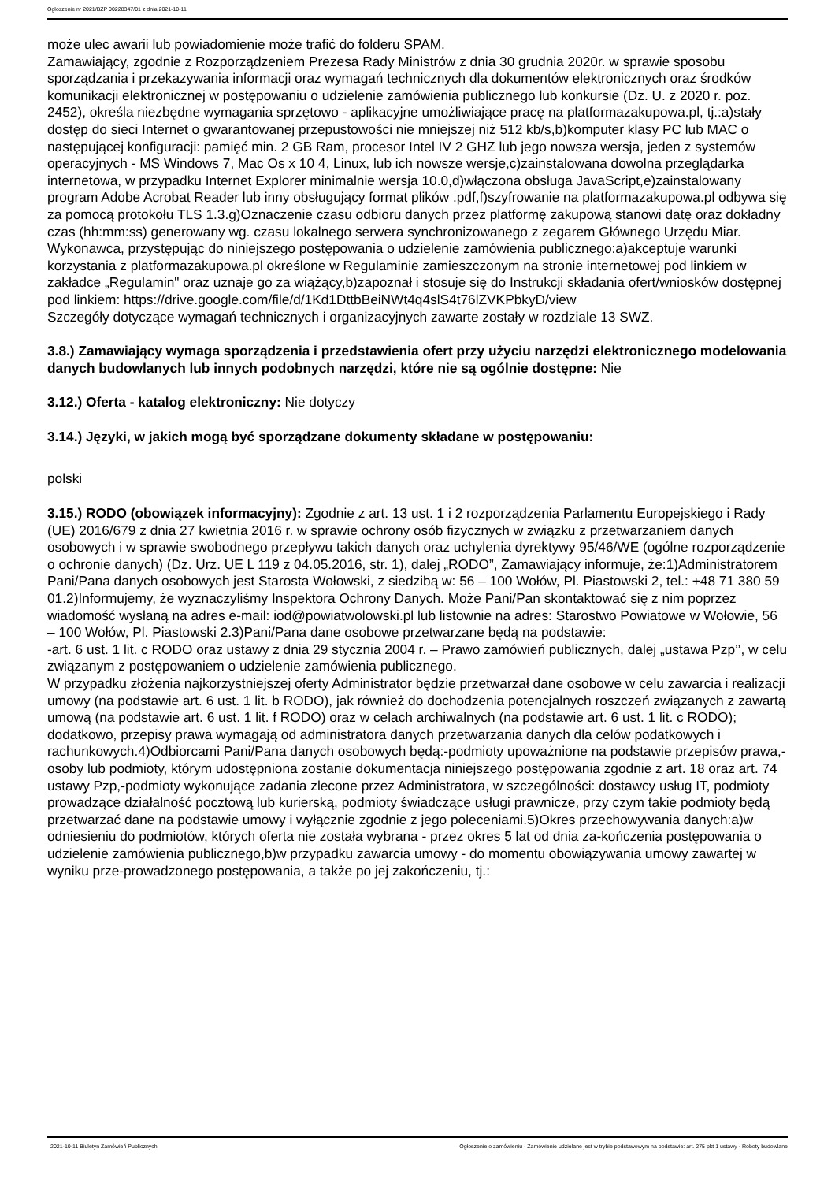Ogłoszenie nr 2021/BZP 00228347/01 z dnia 2021-10-11
może ulec awarii lub powiadomienie może trafić do folderu SPAM.
Zamawiający, zgodnie z Rozporządzeniem Prezesa Rady Ministrów z dnia 30 grudnia 2020r. w sprawie sposobu sporządzania i przekazywania informacji oraz wymagań technicznych dla dokumentów elektronicznych oraz środków komunikacji elektronicznej w postępowaniu o udzielenie zamówienia publicznego lub konkursie (Dz. U. z 2020 r. poz. 2452), określa niezbędne wymagania sprzętowo - aplikacyjne umożliwiające pracę na platformazakupowa.pl, tj.:a)stały dostęp do sieci Internet o gwarantowanej przepustowości nie mniejszej niż 512 kb/s,b)komputer klasy PC lub MAC o następującej konfiguracji: pamięć min. 2 GB Ram, procesor Intel IV 2 GHZ lub jego nowsza wersja, jeden z systemów operacyjnych - MS Windows 7, Mac Os x 10 4, Linux, lub ich nowsze wersje,c)zainstalowana dowolna przeglądarka internetowa, w przypadku Internet Explorer minimalnie wersja 10.0,d)włączona obsługa JavaScript,e)zainstalowany program Adobe Acrobat Reader lub inny obsługujący format plików .pdf,f)szyfrowanie na platformazakupowa.pl odbywa się za pomocą protokołu TLS 1.3.g)Oznaczenie czasu odbioru danych przez platformę zakupową stanowi datę oraz dokładny czas (hh:mm:ss) generowany wg. czasu lokalnego serwera synchronizowanego z zegarem Głównego Urzędu Miar.
Wykonawca, przystępując do niniejszego postępowania o udzielenie zamówienia publicznego:a)akceptuje warunki korzystania z platformazakupowa.pl określone w Regulaminie zamieszczonym na stronie internetowej pod linkiem w zakładce „Regulamin" oraz uznaje go za wiążący,b)zapoznał i stosuje się do Instrukcji składania ofert/wniosków dostępnej pod linkiem: https://drive.google.com/file/d/1Kd1DttbBeiNWt4q4slS4t76lZVKPbkyD/view
Szczegóły dotyczące wymagań technicznych i organizacyjnych zawarte zostały w rozdziale 13 SWZ.
3.8.) Zamawiający wymaga sporządzenia i przedstawienia ofert przy użyciu narzędzi elektronicznego modelowania danych budowlanych lub innych podobnych narzędzi, które nie są ogólnie dostępne: Nie
3.12.) Oferta - katalog elektroniczny: Nie dotyczy
3.14.) Języki, w jakich mogą być sporządzane dokumenty składane w postępowaniu:
polski
3.15.) RODO (obowiązek informacyjny): Zgodnie z art. 13 ust. 1 i 2 rozporządzenia Parlamentu Europejskiego i Rady (UE) 2016/679 z dnia 27 kwietnia 2016 r. w sprawie ochrony osób fizycznych w związku z przetwarzaniem danych osobowych i w sprawie swobodnego przepływu takich danych oraz uchylenia dyrektywy 95/46/WE (ogólne rozporządzenie o ochronie danych) (Dz. Urz. UE L 119 z 04.05.2016, str. 1), dalej „RODO”, Zamawiający informuje, że:1)Administratorem Pani/Pana danych osobowych jest Starosta Wołowski, z siedzibą w: 56 – 100 Wołów, Pl. Piastowski 2, tel.: +48 71 380 59 01.2)Informujemy, że wyznaczyliśmy Inspektora Ochrony Danych. Może Pani/Pan skontaktować się z nim poprzez wiadomość wysłaną na adres e-mail: iod@powiatwolowski.pl lub listownie na adres: Starostwo Powiatowe w Wołowie, 56 – 100 Wołów, Pl. Piastowski 2.3)Pani/Pana dane osobowe przetwarzane będą na podstawie:
-art. 6 ust. 1 lit. c RODO oraz ustawy z dnia 29 stycznia 2004 r. – Prawo zamówień publicznych, dalej „ustawa Pzp’’, w celu związanym z postępowaniem o udzielenie zamówienia publicznego.
W przypadku złożenia najkorzystniejszej oferty Administrator będzie przetwarzał dane osobowe w celu zawarcia i realizacji umowy (na podstawie art. 6 ust. 1 lit. b RODO), jak również do dochodzenia potencjalnych roszczeń związanych z zawartą umową (na podstawie art. 6 ust. 1 lit. f RODO) oraz w celach archiwalnych (na podstawie art. 6 ust. 1 lit. c RODO); dodatkowo, przepisy prawa wymagają od administratora danych przetwarzania danych dla celów podatkowych i rachunkowych.4)Odbiorcami Pani/Pana danych osobowych będą:-podmioty upoważnione na podstawie przepisów prawa,-osoby lub podmioty, którym udostępniona zostanie dokumentacja niniejszego postępowania zgodnie z art. 18 oraz art. 74 ustawy Pzp,-podmioty wykonujące zadania zlecone przez Administratora, w szczególności: dostawcy usług IT, podmioty prowadzące działalność pocztową lub kurierską, podmioty świadczące usługi prawnicze, przy czym takie podmioty będą przetwarzać dane na podstawie umowy i wyłącznie zgodnie z jego poleceniami.5)Okres przechowywania danych:a)w odniesieniu do podmiotów, których oferta nie została wybrana - przez okres 5 lat od dnia za-kończenia postępowania o udzielenie zamówienia publicznego,b)w przypadku zawarcia umowy - do momentu obowiązywania umowy zawartej w wyniku prze-prowadzonego postępowania, a także po jej zakończeniu, tj.:
2021-10-11 Biuletyn Zamówień Publicznych Ogłoszenie o zamówieniu - Zamówienie udzielane jest w trybie podstawowym na podstawie: art. 275 pkt 1 ustawy - Roboty budowlane